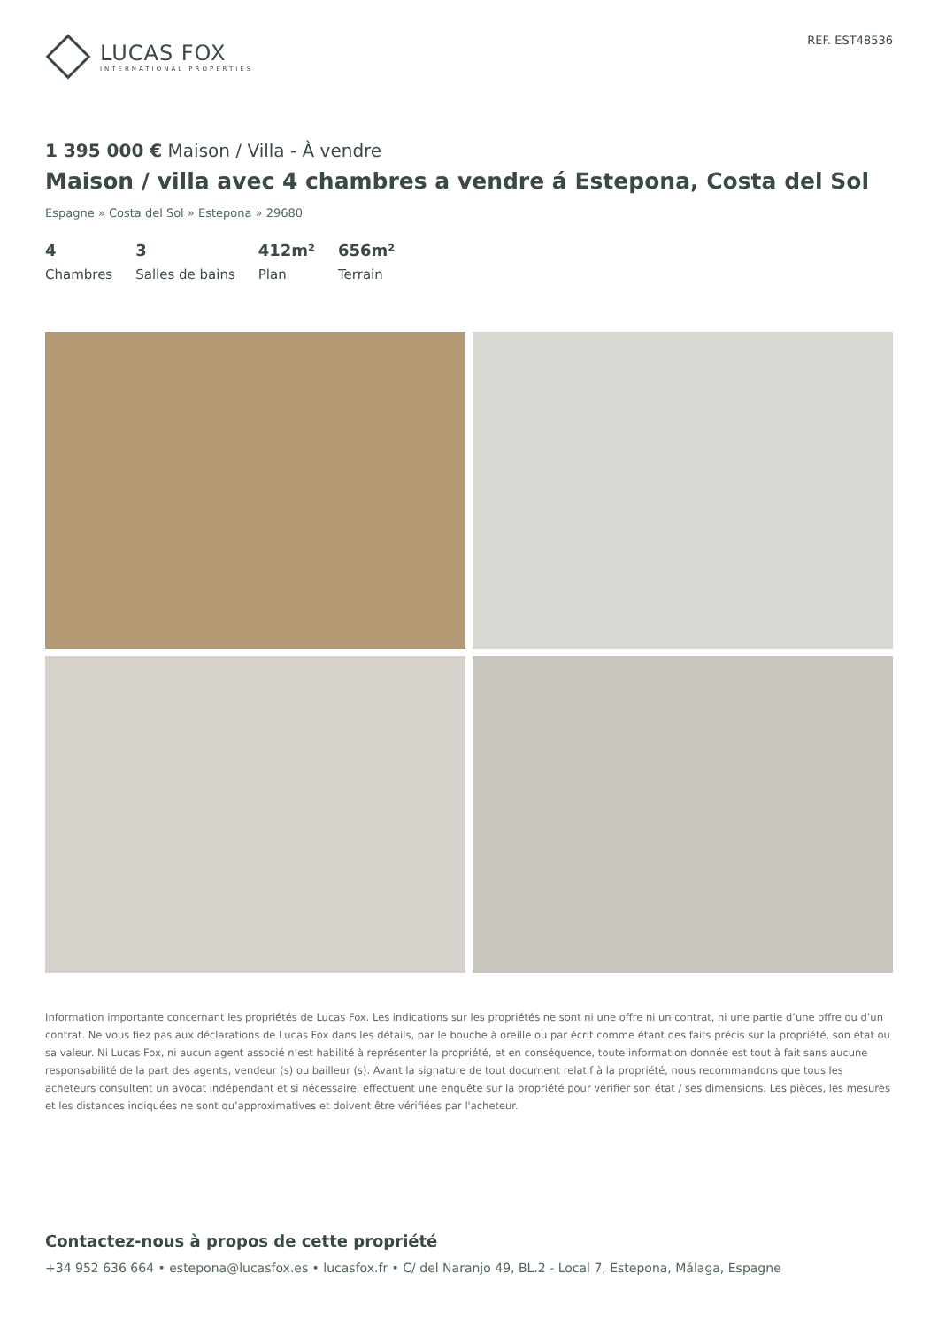LUCAS FOX
INTERNATIONAL PROPERTIES
REF. EST48536
1 395 000 € Maison / Villa - À vendre
Maison / villa avec 4 chambres a vendre á Estepona, Costa del Sol
Espagne » Costa del Sol » Estepona » 29680
4
Chambres
3
Salles de bains
412m²
Plan
656m²
Terrain
Information importante concernant les propriétés de Lucas Fox. Les indications sur les propriétés ne sont ni une offre ni un contrat, ni une partie d’une offre ou d’un contrat. Ne vous fiez pas aux déclarations de Lucas Fox dans les détails, par le bouche à oreille ou par écrit comme étant des faits précis sur la propriété, son état ou sa valeur. Ni Lucas Fox, ni aucun agent associé n’est habilité à représenter la propriété, et en conséquence, toute information donnée est tout à fait sans aucune responsabilité de la part des agents, vendeur (s) ou bailleur (s). Avant la signature de tout document relatif à la propriété, nous recommandons que tous les acheteurs consultent un avocat indépendant et si nécessaire, effectuent une enquête sur la propriété pour vérifier son état / ses dimensions. Les pièces, les mesures et les distances indiquées ne sont qu’approximatives et doivent être vérifiées par l'acheteur.
Contactez-nous à propos de cette propriété
+34 952 636 664 • estepona@lucasfox.es • lucasfox.fr • C/ del Naranjo 49, BL.2 - Local 7, Estepona, Málaga, Espagne